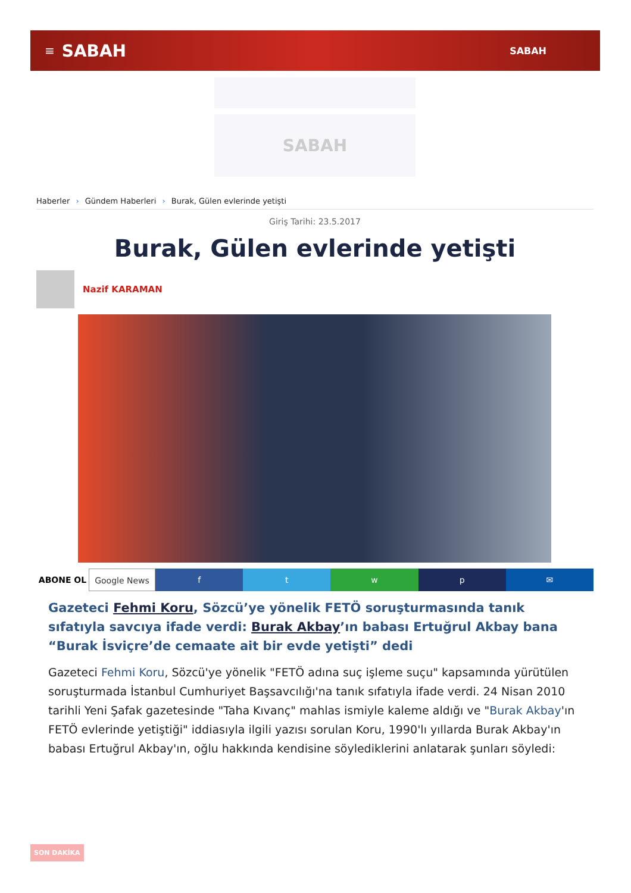≡ SABAH SABAH
SABAH
Haberler › Gündem Haberleri › Burak, Gülen evlerinde yetişti
Giriş Tarihi: 23.5.2017
Burak, Gülen evlerinde yetişti
Nazif KARAMAN
ABONE OL Google News f t w p ✉
Gazeteci Fehmi Koru, Sözcü’ye yönelik FETÖ soruşturmasında tanık sıfatıyla savcıya ifade verdi: Burak Akbay’ın babası Ertuğrul Akbay bana “Burak İsviçre’de cemaate ait bir evde yetişti” dedi
Gazeteci Fehmi Koru, Sözcü'ye yönelik "FETÖ adına suç işleme suçu" kapsamında yürütülen soruşturmada İstanbul Cumhuriyet Başsavcılığı'na tanık sıfatıyla ifade verdi. 24 Nisan 2010 tarihli Yeni Şafak gazetesinde "Taha Kıvanç" mahlas ismiyle kaleme aldığı ve "Burak Akbay'ın FETÖ evlerinde yetiştiği" iddiasıyla ilgili yazısı sorulan Koru, 1990'lı yıllarda Burak Akbay'ın babası Ertuğrul Akbay'ın, oğlu hakkında kendisine söylediklerini anlatarak şunları söyledi:
SON DAKİKA